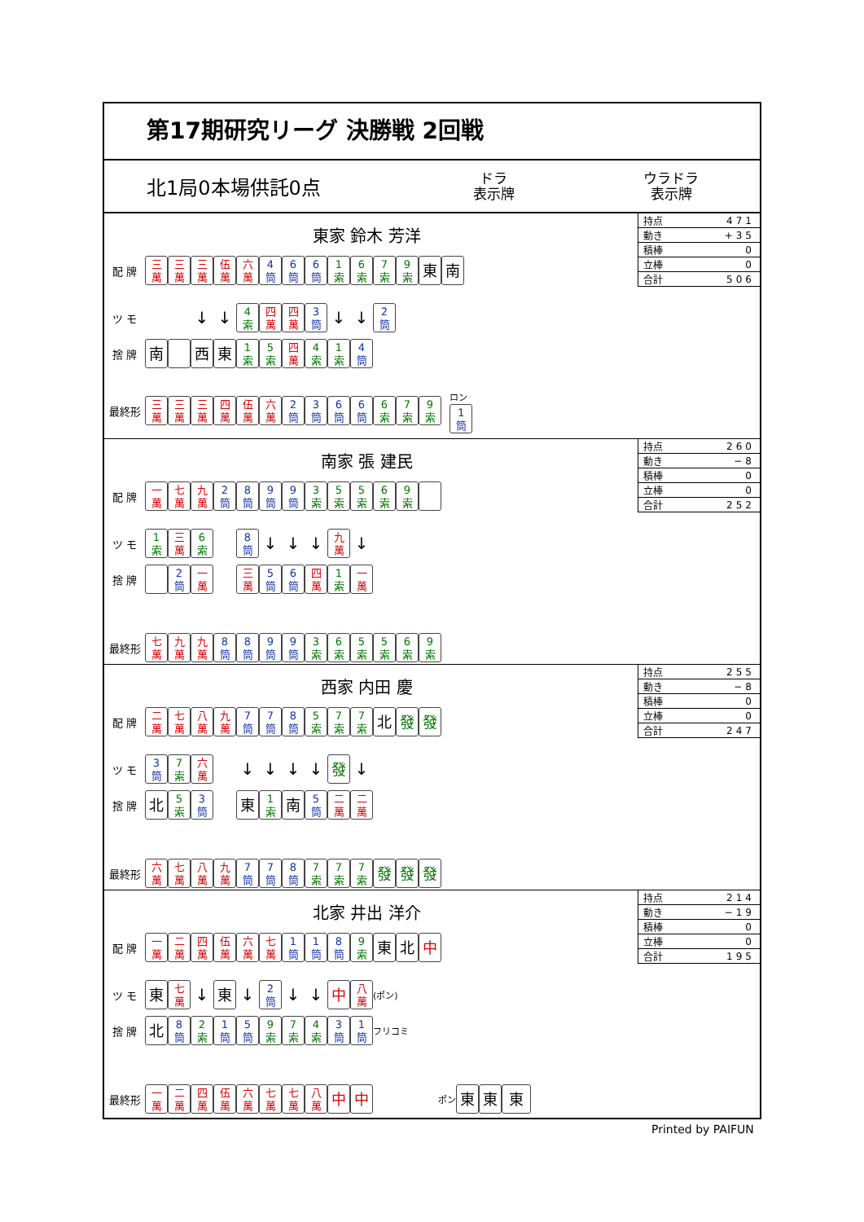第17期研究リーグ 決勝戦 2回戦
北1局0本場供託0点
ドラ
表示牌
ウラドラ
表示牌
| 持点 | 471 |
| 動き | +35 |
| 積棒 | 0 |
| 立棒 | 0 |
| 合計 | 506 |
東家 鈴木 芳洋
配 牌 三
萬 三
萬 三
萬 伍
萬 六
萬 4
筒 6
筒 6
筒 1
索 6
索 7
索 9
索 東 南
ツ モ ↓ ↓ 4
索 四
萬 四
萬 3
筒 ↓ ↓ 2
筒
捨 牌 南 西 東 1
索 5
索 四
萬 4
索 1
索 4
筒
最終形 三
萬 三
萬 三
萬 四
萬 伍
萬 六
萬 2
筒 3
筒 6
筒 6
筒 6
索 7
索 9
索 ロン
1
筒
| 持点 | 260 |
| 動き | −8 |
| 積棒 | 0 |
| 立棒 | 0 |
| 合計 | 252 |
南家 張 建民
配 牌 一
萬 七
萬 九
萬 2
筒 8
筒 9
筒 9
筒 3
索 5
索 5
索 6
索 9
索
ツ モ 1
索 三
萬 6
索 8
筒 ↓ ↓ ↓ 九
萬 ↓
捨 牌 2
筒 一
萬 三
萬 5
筒 6
筒 四
萬 1
索 一
萬
最終形 七
萬 九
萬 九
萬 8
筒 8
筒 9
筒 9
筒 3
索 6
索 5
索 5
索 6
索 9
索
| 持点 | 255 |
| 動き | −8 |
| 積棒 | 0 |
| 立棒 | 0 |
| 合計 | 247 |
西家 内田 慶
配 牌 二
萬 七
萬 八
萬 九
萬 7
筒 7
筒 8
筒 5
索 7
索 7
索 北 發 發
ツ モ 3
筒 7
索 六
萬 ↓ ↓ ↓ ↓ 發 ↓
捨 牌 北 5
索 3
筒 東 1
索 南 5
筒 二
萬 二
萬
最終形 六
萬 七
萬 八
萬 九
萬 7
筒 7
筒 8
筒 7
索 7
索 7
索 發 發 發
| 持点 | 214 |
| 動き | −19 |
| 積棒 | 0 |
| 立棒 | 0 |
| 合計 | 195 |
北家 井出 洋介
配 牌 一
萬 二
萬 四
萬 伍
萬 六
萬 七
萬 1
筒 1
筒 8
筒 9
索 東 北 中
ツ モ 東 七
萬 ↓ 東 ↓ 2
筒 ↓ ↓ 中 八
萬 (ポン)
捨 牌 北 8
筒 2
索 1
筒 5
筒 9
索 7
索 4
索 3
筒 1
筒 フリコミ
最終形 一
萬 二
萬 四
萬 伍
萬 六
萬 七
萬 七
萬 八
萬 中 中 ポン 東 東 東
Printed by PAIFUN